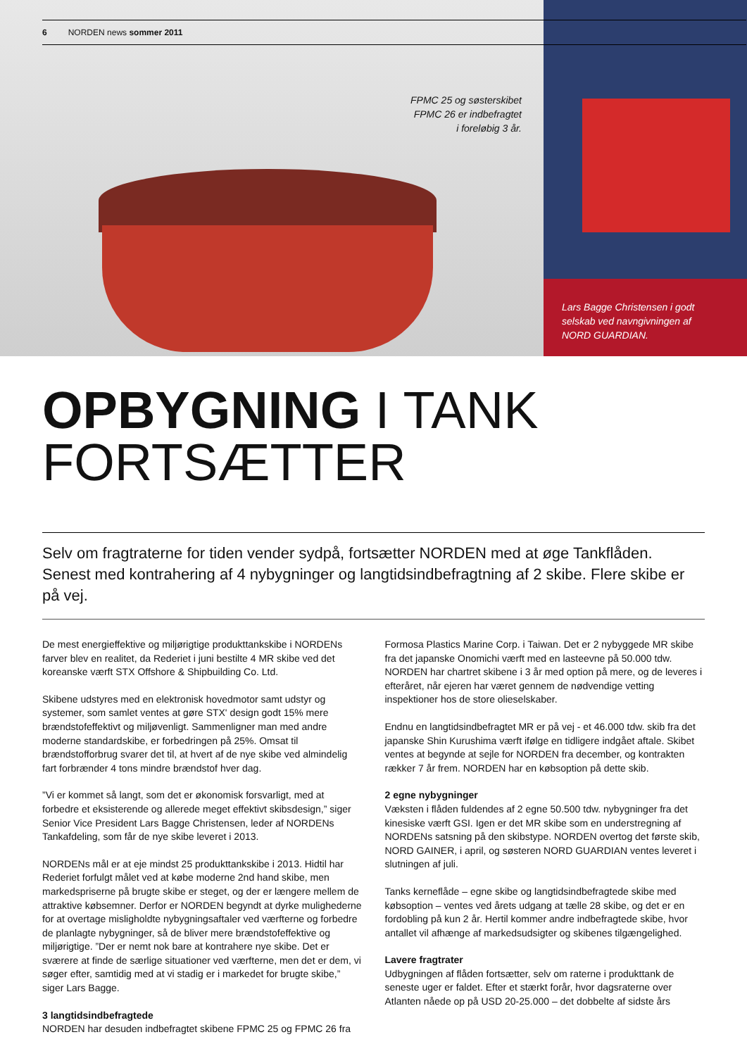6 NORDEN news sommer 2011
FPMC 25 og søsterskibet
FPMC 26 er indbefragtet
i foreløbig 3 år.
Lars Bagge Christensen i godt
selskab ved navngivningen af
NORD GUARDIAN.
OPBYGNING I TANK
FORTSÆTTER
Selv om fragtraterne for tiden vender sydpå, fortsætter NORDEN med at øge Tankflåden. Senest med kontrahering af 4 nybygninger og langtidsindbefragtning af 2 skibe. Flere skibe er på vej.
De mest energieffektive og miljørigtige produkttankskibe i NORDENs farver blev en realitet, da Rederiet i juni bestilte 4 MR skibe ved det koreanske værft STX Offshore & Shipbuilding Co. Ltd.
Skibene udstyres med en elektronisk hovedmotor samt udstyr og systemer, som samlet ventes at gøre STX' design godt 15% mere brændstofeffektivt og miljøvenligt. Sammenligner man med andre moderne standardskibe, er forbedringen på 25%. Omsat til brændstofforbrug svarer det til, at hvert af de nye skibe ved almindelig fart forbrænder 4 tons mindre brændstof hver dag.
”Vi er kommet så langt, som det er økonomisk forsvarligt, med at forbedre et eksisterende og allerede meget effektivt skibsdesign,” siger Senior Vice President Lars Bagge Christensen, leder af NORDENs Tankafdeling, som får de nye skibe leveret i 2013.
NORDENs mål er at eje mindst 25 produkttankskibe i 2013. Hidtil har Rederiet forfulgt målet ved at købe moderne 2nd hand skibe, men markedspriserne på brugte skibe er steget, og der er længere mellem de attraktive købsemner. Derfor er NORDEN begyndt at dyrke mulighederne for at overtage misligholdte nybygningsaftaler ved værfterne og forbedre de planlagte nybygninger, så de bliver mere brændstofeffektive og miljørigtige. ”Der er nemt nok bare at kontrahere nye skibe. Det er sværere at finde de særlige situationer ved værfterne, men det er dem, vi søger efter, samtidig med at vi stadig er i markedet for brugte skibe,” siger Lars Bagge.
3 langtidsindbefragtede
NORDEN har desuden indbefragtet skibene FPMC 25 og FPMC 26 fra Formosa Plastics Marine Corp. i Taiwan. Det er 2 nybyggede MR skibe fra det japanske Onomichi værft med en lasteevne på 50.000 tdw. NORDEN har chartret skibene i 3 år med option på mere, og de leveres i efteråret, når ejeren har været gennem de nødvendige vetting inspektioner hos de store olieselskaber.
Endnu en langtidsindbefragtet MR er på vej - et 46.000 tdw. skib fra det japanske Shin Kurushima værft ifølge en tidligere indgået aftale. Skibet ventes at begynde at sejle for NORDEN fra december, og kontrakten rækker 7 år frem. NORDEN har en købsoption på dette skib.
2 egne nybygninger
Væksten i flåden fuldendes af 2 egne 50.500 tdw. nybygninger fra det kinesiske værft GSI. Igen er det MR skibe som en understregning af NORDENs satsning på den skibstype. NORDEN overtog det første skib, NORD GAINER, i april, og søsteren NORD GUARDIAN ventes leveret i slutningen af juli.
Tanks kerneflåde – egne skibe og langtidsindbefragtede skibe med købsoption – ventes ved årets udgang at tælle 28 skibe, og det er en fordobling på kun 2 år. Hertil kommer andre indbefragtede skibe, hvor antallet vil afhænge af markedsudsigter og skibenes tilgængelighed.
Lavere fragtrater
Udbygningen af flåden fortsætter, selv om raterne i produkttank de seneste uger er faldet. Efter et stærkt forår, hvor dagsraterne over Atlanten nåede op på USD 20-25.000 – det dobbelte af sidste års